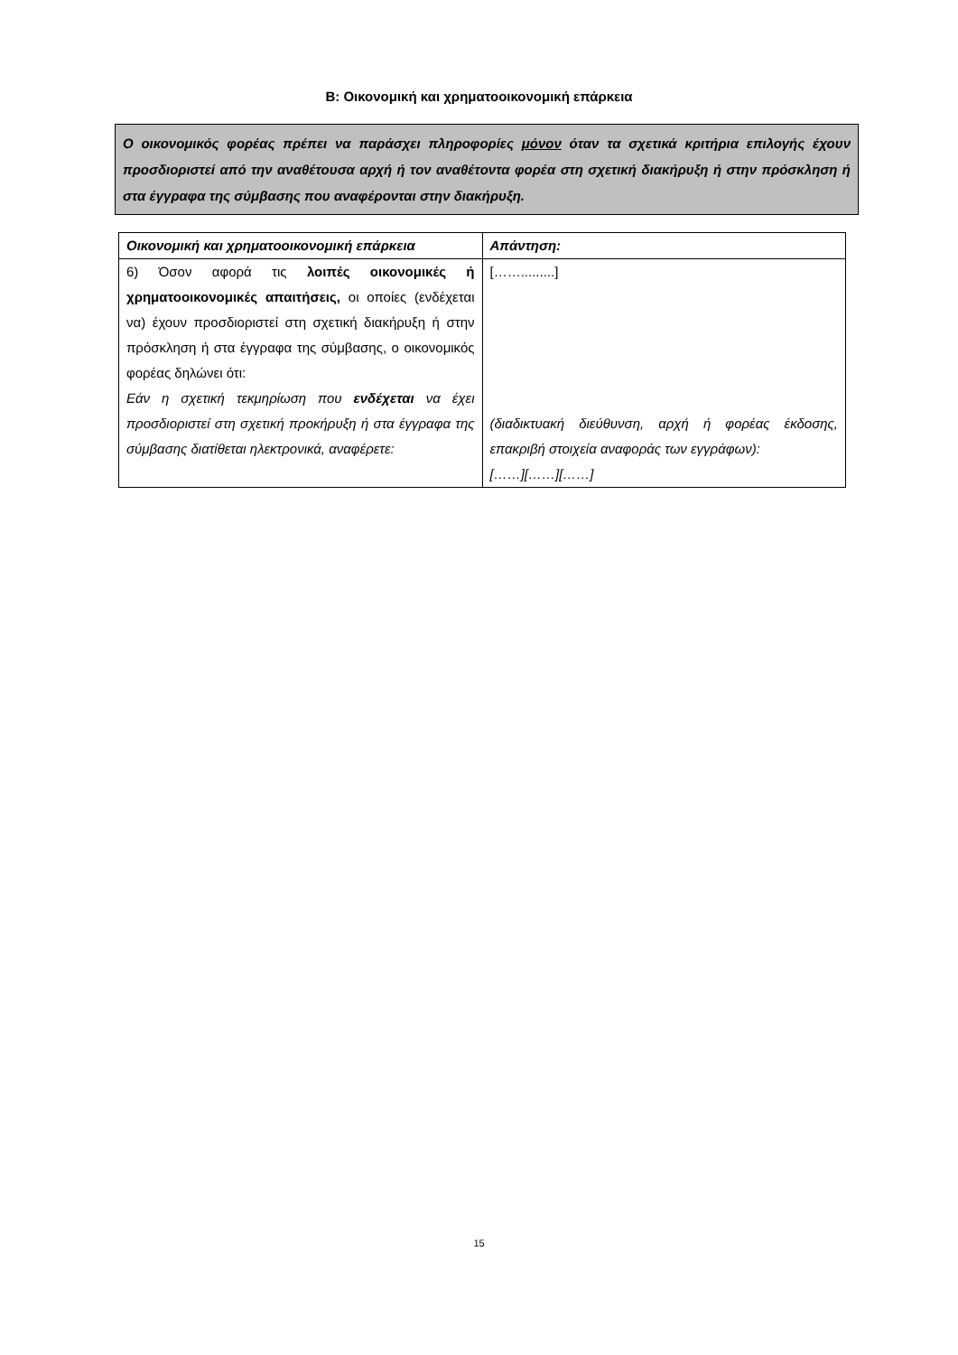Β: Οικονομική και χρηματοοικονομική επάρκεια
Ο οικονομικός φορέας πρέπει να παράσχει πληροφορίες μόνον όταν τα σχετικά κριτήρια επιλογής έχουν προσδιοριστεί από την αναθέτουσα αρχή ή τον αναθέτοντα φορέα στη σχετική διακήρυξη ή στην πρόσκληση ή στα έγγραφα της σύμβασης που αναφέρονται στην διακήρυξη.
| Οικονομική και χρηματοοικονομική επάρκεια | Απάντηση: |
| --- | --- |
| 6) Όσον αφορά τις λοιπές οικονομικές ή χρηματοοικονομικές απαιτήσεις, οι οποίες (ενδέχεται να) έχουν προσδιοριστεί στη σχετική διακήρυξη ή στην πρόσκληση ή στα έγγραφα της σύμβασης, ο οικονομικός φορέας δηλώνει ότι: Εάν η σχετική τεκμηρίωση που ενδέχεται να έχει προσδιοριστεί στη σχετική προκήρυξη ή στα έγγραφα της σύμβασης διατίθεται ηλεκτρονικά, αναφέρετε: | […….........] (διαδικτυακή διεύθυνση, αρχή ή φορέας έκδοσης, επακριβή στοιχεία αναφοράς των εγγράφων): [……][……][……] |
15